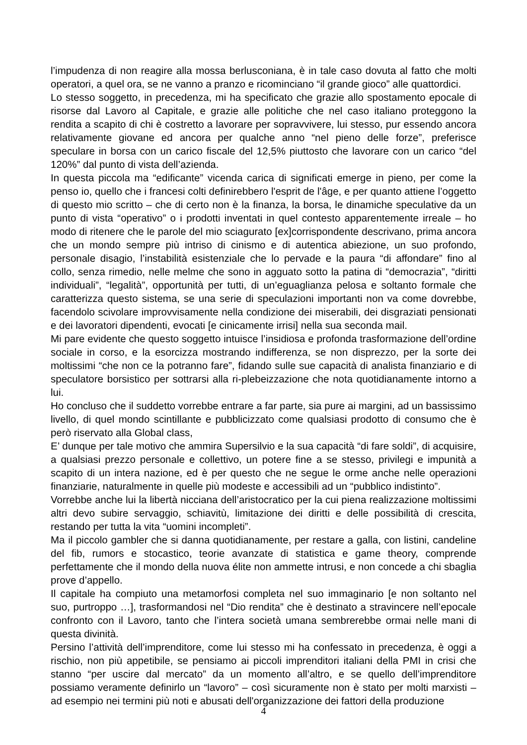l’impudenza di non reagire alla mossa berlusconiana, è in tale caso dovuta al fatto che molti operatori, a quel ora, se ne vanno a pranzo e ricominciano “il grande gioco” alle quattordici.
Lo stesso soggetto, in precedenza, mi ha specificato che grazie allo spostamento epocale di risorse dal Lavoro al Capitale, e grazie alle politiche che nel caso italiano proteggono la rendita a scapito di chi è costretto a lavorare per sopravvivere, lui stesso, pur essendo ancora relativamente giovane ed ancora per qualche anno “nel pieno delle forze”, preferisce speculare in borsa con un carico fiscale del 12,5% piuttosto che lavorare con un carico “del 120%” dal punto di vista dell’azienda.
In questa piccola ma “edificante” vicenda carica di significati emerge in pieno, per come la penso io, quello che i francesi colti definirebbero l'esprit de l'âge, e per quanto attiene l’oggetto di questo mio scritto – che di certo non è la finanza, la borsa, le dinamiche speculative da un punto di vista “operativo” o i prodotti inventati in quel contesto apparentemente irreale – ho modo di ritenere che le parole del mio sciagurato [ex]corrispondente descrivano, prima ancora che un mondo sempre più intriso di cinismo e di autentica abiezione, un suo profondo, personale disagio, l’instabilità esistenziale che lo pervade e la paura “di affondare” fino al collo, senza rimedio, nelle melme che sono in agguato sotto la patina di “democrazia”, “diritti individuali”, “legalità”, opportunità per tutti, di un’eguaglianza pelosa e soltanto formale che caratterizza questo sistema, se una serie di speculazioni importanti non va come dovrebbe, facendolo scivolare improvvisamente nella condizione dei miserabili, dei disgraziati pensionati e dei lavoratori dipendenti, evocati [e cinicamente irrisi] nella sua seconda mail.
Mi pare evidente che questo soggetto intuisce l’insidiosa e profonda trasformazione dell’ordine sociale in corso, e la esorcizza mostrando indifferenza, se non disprezzo, per la sorte dei moltissimi “che non ce la potranno fare”, fidando sulle sue capacità di analista finanziario e di speculatore borsistico per sottrarsi alla ri-plebeizzazione che nota quotidianamente intorno a lui.
Ho concluso che il suddetto vorrebbe entrare a far parte, sia pure ai margini, ad un bassissimo livello, di quel mondo scintillante e pubblicizzato come qualsiasi prodotto di consumo che è però riservato alla Global class,
E’ dunque per tale motivo che ammira Supersilvio e la sua capacità “di fare soldi”, di acquisire, a qualsiasi prezzo personale e collettivo, un potere fine a se stesso, privilegi e impunità a scapito di un intera nazione, ed è per questo che ne segue le orme anche nelle operazioni finanziarie, naturalmente in quelle più modeste e accessibili ad un “pubblico indistinto”.
Vorrebbe anche lui la libertà nicciana dell’aristocratico per la cui piena realizzazione moltissimi altri devo subire servaggio, schiavitù, limitazione dei diritti e delle possibilità di crescita, restando per tutta la vita “uomini incompleti”.
Ma il piccolo gambler che si danna quotidianamente, per restare a galla, con listini, candeline del fib, rumors e stocastico, teorie avanzate di statistica e game theory, comprende perfettamente che il mondo della nuova élite non ammette intrusi, e non concede a chi sbaglia prove d’appello.
Il capitale ha compiuto una metamorfosi completa nel suo immaginario [e non soltanto nel suo, purtroppo …], trasformandosi nel “Dio rendita” che è destinato a stravincere nell’epocale confronto con il Lavoro, tanto che l’intera società umana sembrerebbe ormai nelle mani di questa divinità.
Persino l’attività dell’imprenditore, come lui stesso mi ha confessato in precedenza, è oggi a rischio, non più appetibile, se pensiamo ai piccoli imprenditori italiani della PMI in crisi che stanno “per uscire dal mercato” da un momento all’altro, e se quello dell’imprenditore possiamo veramente definirlo un “lavoro” – così sicuramente non è stato per molti marxisti – ad esempio nei termini più noti e abusati dell'organizzazione dei fattori della produzione
4